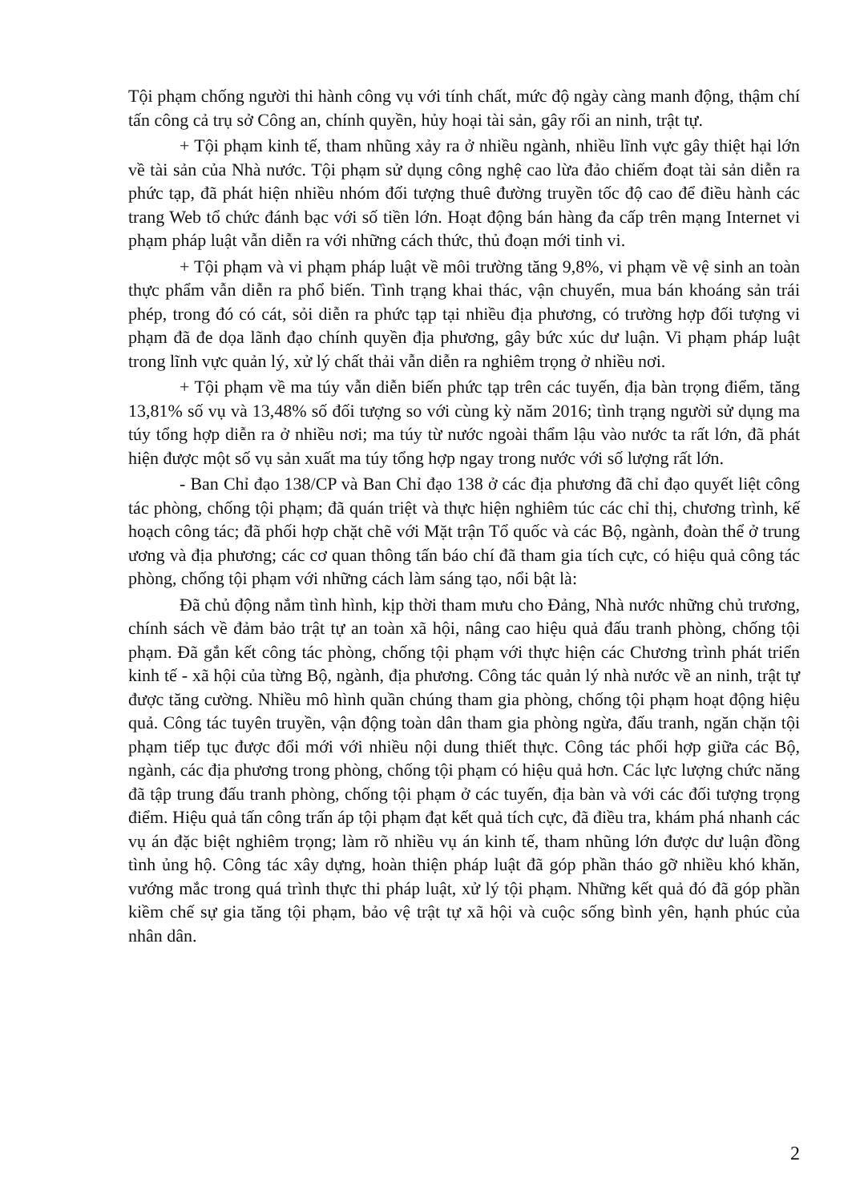Tội phạm chống người thi hành công vụ với tính chất, mức độ ngày càng manh động, thậm chí tấn công cả trụ sở Công an, chính quyền, hủy hoại tài sản, gây rối an ninh, trật tự.
+ Tội phạm kinh tế, tham nhũng xảy ra ở nhiều ngành, nhiều lĩnh vực gây thiệt hại lớn về tài sản của Nhà nước. Tội phạm sử dụng công nghệ cao lừa đảo chiếm đoạt tài sản diễn ra phức tạp, đã phát hiện nhiều nhóm đối tượng thuê đường truyền tốc độ cao để điều hành các trang Web tổ chức đánh bạc với số tiền lớn. Hoạt động bán hàng đa cấp trên mạng Internet vi phạm pháp luật vẫn diễn ra với những cách thức, thủ đoạn mới tinh vi.
+ Tội phạm và vi phạm pháp luật về môi trường tăng 9,8%, vi phạm về vệ sinh an toàn thực phẩm vẫn diễn ra phổ biến. Tình trạng khai thác, vận chuyển, mua bán khoáng sản trái phép, trong đó có cát, sỏi diễn ra phức tạp tại nhiều địa phương, có trường hợp đối tượng vi phạm đã đe dọa lãnh đạo chính quyền địa phương, gây bức xúc dư luận. Vi phạm pháp luật trong lĩnh vực quản lý, xử lý chất thải vẫn diễn ra nghiêm trọng ở nhiều nơi.
+ Tội phạm về ma túy vẫn diễn biến phức tạp trên các tuyến, địa bàn trọng điểm, tăng 13,81% số vụ và 13,48% số đối tượng so với cùng kỳ năm 2016; tình trạng người sử dụng ma túy tổng hợp diễn ra ở nhiều nơi; ma túy từ nước ngoài thẩm lậu vào nước ta rất lớn, đã phát hiện được một số vụ sản xuất ma túy tổng hợp ngay trong nước với số lượng rất lớn.
- Ban Chỉ đạo 138/CP và Ban Chỉ đạo 138 ở các địa phương đã chỉ đạo quyết liệt công tác phòng, chống tội phạm; đã quán triệt và thực hiện nghiêm túc các chỉ thị, chương trình, kế hoạch công tác; đã phối hợp chặt chẽ với Mặt trận Tổ quốc và các Bộ, ngành, đoàn thể ở trung ương và địa phương; các cơ quan thông tấn báo chí đã tham gia tích cực, có hiệu quả công tác phòng, chống tội phạm với những cách làm sáng tạo, nổi bật là:
Đã chủ động nắm tình hình, kịp thời tham mưu cho Đảng, Nhà nước những chủ trương, chính sách về đảm bảo trật tự an toàn xã hội, nâng cao hiệu quả đấu tranh phòng, chống tội phạm. Đã gắn kết công tác phòng, chống tội phạm với thực hiện các Chương trình phát triển kinh tế - xã hội của từng Bộ, ngành, địa phương. Công tác quản lý nhà nước về an ninh, trật tự được tăng cường. Nhiều mô hình quần chúng tham gia phòng, chống tội phạm hoạt động hiệu quả. Công tác tuyên truyền, vận động toàn dân tham gia phòng ngừa, đấu tranh, ngăn chặn tội phạm tiếp tục được đổi mới với nhiều nội dung thiết thực. Công tác phối hợp giữa các Bộ, ngành, các địa phương trong phòng, chống tội phạm có hiệu quả hơn. Các lực lượng chức năng đã tập trung đấu tranh phòng, chống tội phạm ở các tuyến, địa bàn và với các đối tượng trọng điểm. Hiệu quả tấn công trấn áp tội phạm đạt kết quả tích cực, đã điều tra, khám phá nhanh các vụ án đặc biệt nghiêm trọng; làm rõ nhiều vụ án kinh tế, tham nhũng lớn được dư luận đồng tình ủng hộ. Công tác xây dựng, hoàn thiện pháp luật đã góp phần tháo gỡ nhiều khó khăn, vướng mắc trong quá trình thực thi pháp luật, xử lý tội phạm. Những kết quả đó đã góp phần kiềm chế sự gia tăng tội phạm, bảo vệ trật tự xã hội và cuộc sống bình yên, hạnh phúc của nhân dân.
2